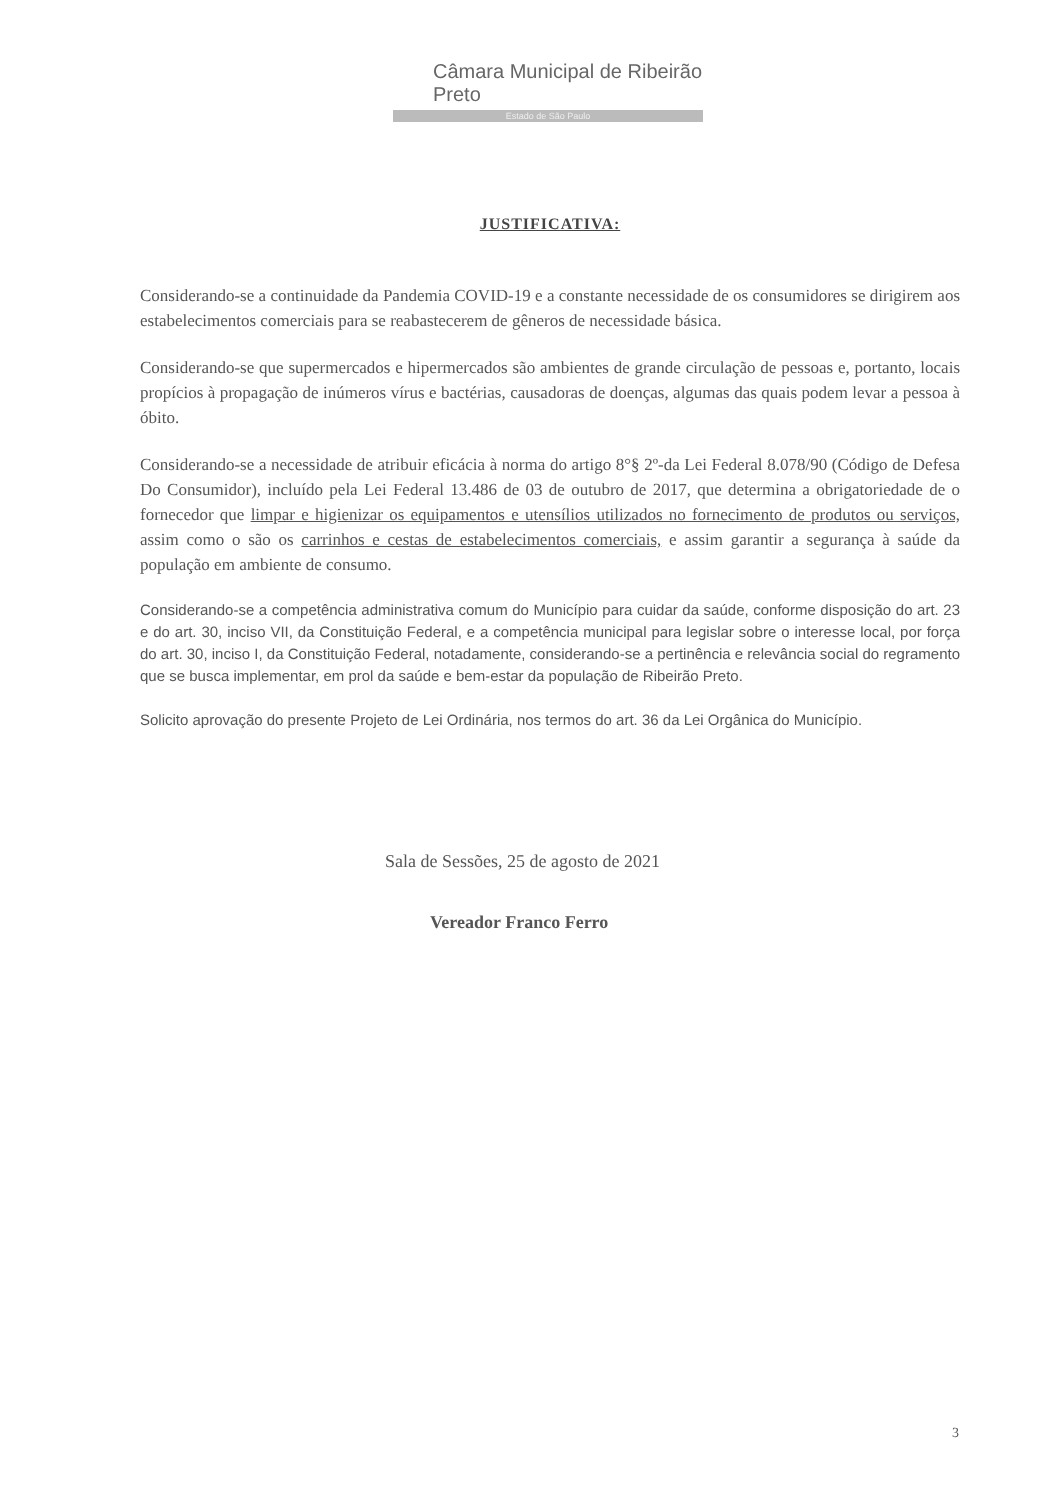Câmara Municipal de Ribeirão Preto
Estado de São Paulo
JUSTIFICATIVA:
Considerando-se a continuidade da Pandemia COVID-19 e a constante necessidade de os consumidores se dirigirem aos estabelecimentos comerciais para se reabastecerem de gêneros de necessidade básica.
Considerando-se que supermercados e hipermercados são ambientes de grande circulação de pessoas e, portanto, locais propícios à propagação de inúmeros vírus e bactérias, causadoras de doenças, algumas das quais podem levar a pessoa à óbito.
Considerando-se a necessidade de atribuir eficácia à norma do artigo 8°§ 2º-da Lei Federal 8.078/90 (Código de Defesa Do Consumidor), incluído pela Lei Federal 13.486 de 03 de outubro de 2017, que determina a obrigatoriedade de o fornecedor que limpar e higienizar os equipamentos e utensílios utilizados no fornecimento de produtos ou serviços, assim como o são os carrinhos e cestas de estabelecimentos comerciais, e assim garantir a segurança à saúde da população em ambiente de consumo.
Considerando-se a competência administrativa comum do Município para cuidar da saúde, conforme disposição do art. 23 e do art. 30, inciso VII, da Constituição Federal, e a competência municipal para legislar sobre o interesse local, por força do art. 30, inciso I, da Constituição Federal, notadamente, considerando-se a pertinência e relevância social do regramento que se busca implementar, em prol da saúde e bem-estar da população de Ribeirão Preto.
Solicito aprovação do presente Projeto de Lei Ordinária, nos termos do art. 36 da Lei Orgânica do Município.
Sala de Sessões, 25 de agosto de 2021
Vereador Franco Ferro
3